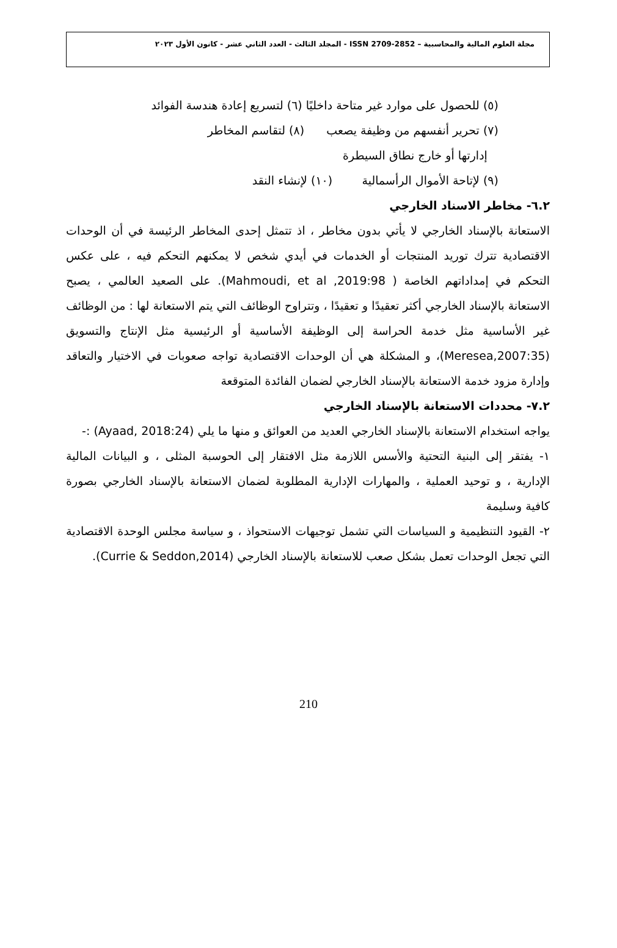مجلة العلوم المالية والمحاسبية – ISSN 2709-2852 - المجلد الثالث - العدد الثاني عشر - كانون الأول ٢٠٢٣
(٥) للحصول على موارد غير متاحة داخليًا (٦) لتسريع إعادة هندسة الفوائد
(٧) تحرير أنفسهم من وظيفة يصعب (٨) لتقاسم المخاطر
إدارتها أو خارج نطاق السيطرة
(٩) لإتاحة الأموال الرأسمالية (١٠) لإنشاء النقد
٦.٢- مخاطر الاسناد الخارجي
الاستعانة بالإسناد الخارجي لا يأتي بدون مخاطر ، اذ تتمثل إحدى المخاطر الرئيسة في أن الوحدات الاقتصادية تترك توريد المنتجات أو الخدمات في أيدي شخص لا يمكنهم التحكم فيه ، على عكس التحكم في إمداداتهم الخاصة ( Mahmoudi, et al ,2019:98). على الصعيد العالمي ، يصبح الاستعانة بالإسناد الخارجي أكثر تعقيدًا و تعقيدًا ، وتتراوح الوظائف التي يتم الاستعانة لها : من الوظائف غير الأساسية مثل خدمة الحراسة إلى الوظيفة الأساسية أو الرئيسية مثل الإنتاج والتسويق (Meresea,2007:35)، و المشكلة هي أن الوحدات الاقتصادية تواجه صعوبات في الاختيار والتعاقد وإدارة مزود خدمة الاستعانة بالإسناد الخارجي لضمان الفائدة المتوقعة
٧.٢- محددات الاستعانة بالإسناد الخارجي
يواجه استخدام الاستعانة بالإسناد الخارجي العديد من العوائق و منها ما يلي (Ayaad, 2018:24) :-
١- يفتقر إلى البنية التحتية والأسس اللازمة مثل الافتقار إلى الحوسبة المثلى ، و البيانات المالية الإدارية ، و توحيد العملية ، والمهارات الإدارية المطلوبة لضمان الاستعانة بالإسناد الخارجي بصورة كافية وسليمة
٢- القيود التنظيمية و السياسات التي تشمل توجيهات الاستحواذ ، و سياسة مجلس الوحدة الاقتصادية التي تجعل الوحدات تعمل بشكل صعب للاستعانة بالإسناد الخارجي (Currie & Seddon,2014).
210